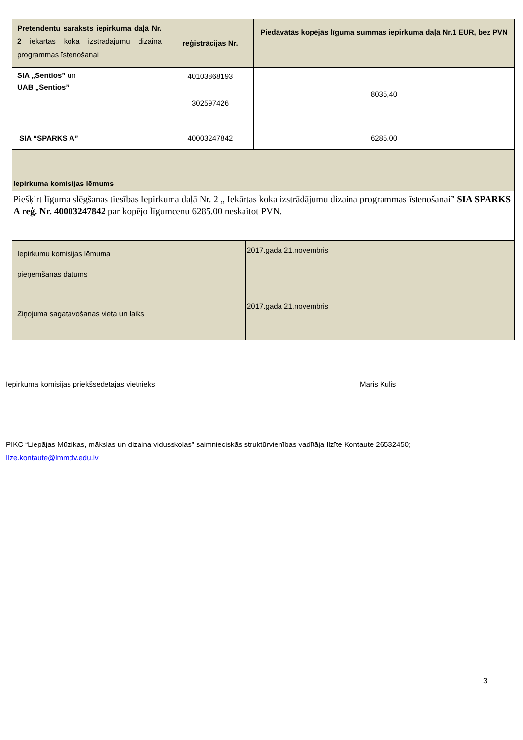| Pretendentu saraksts iepirkuma daļā Nr. 2 iekārtas koka izstrādājumu dizaina programmas īstenošanai | reģistrācijas Nr. | Piedāvātās kopējās līguma summas iepirkuma daļā Nr.1 EUR, bez PVN |
| SIA „Sentios” un UAB „Sentios” | 40103868193 302597426 | 8035,40 |
| SIA “SPARKS A” | 40003247842 | 6285.00 |
| Iepirkuma komisijas lēmums | | |
| Piešķirt līguma slēgšanas tiesības Iepirkuma daļā Nr. 2 „ Iekārtas koka izstrādājumu dizaina programmas īstenošanai” SIA SPARKS A reģ. Nr. 40003247842 par kopējo līgumcenu 6285.00 neskaitot PVN. | | |
| Iepirkumu komisijas lēmuma pieņemšanas datums | 2017.gada 21.novembris |
| Ziņojuma sagatavošanas vieta un laiks | 2017.gada 21.novembris |
Iepirkuma komisijas priekšsēdētājas vietnieks Māris Kūlis
PIKC “Liepājas Mūzikas, mākslas un dizaina vidusskolas” saimnieciskās struktūrvienības vadītāja Ilzīte Kontaute 26532450;
Ilze.kontaute@lmmdv.edu.lv
3